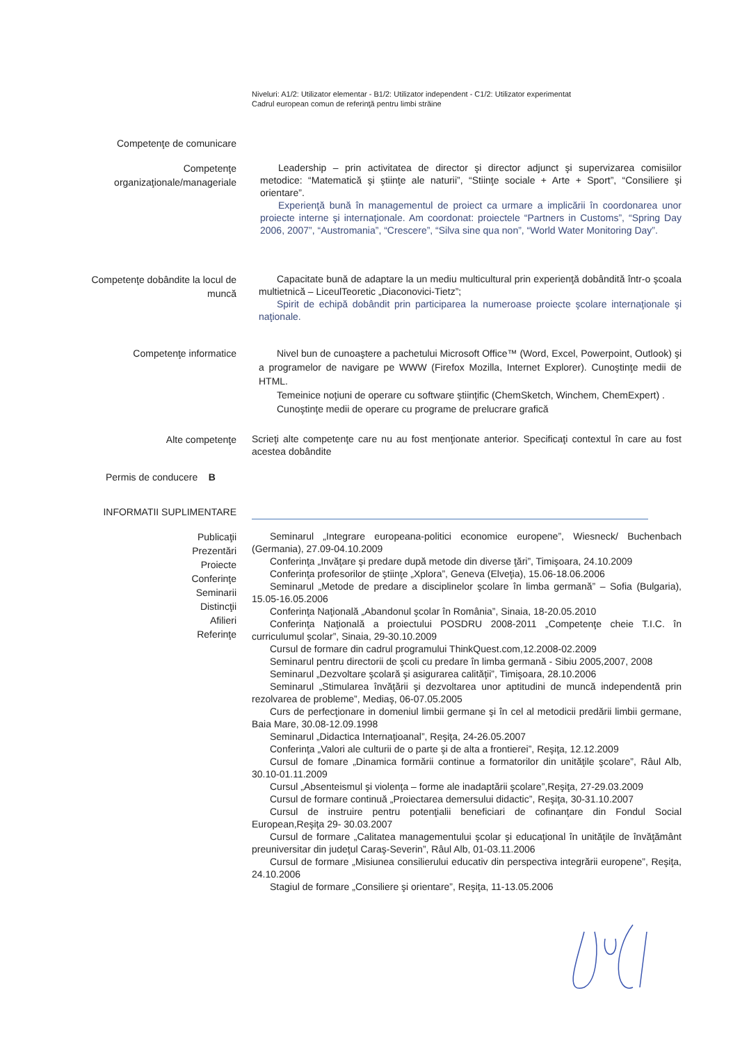Niveluri: A1/2: Utilizator elementar - B1/2: Utilizator independent - C1/2: Utilizator experimentat
Cadrul european comun de referinţă pentru limbi străine
Competenţe de comunicare
Competenţe organizaţionale/manageriale
Leadership – prin activitatea de director şi director adjunct şi supervizarea comisiilor metodice: “Matematică şi ştiinţe ale naturii”, “Stiinţe sociale + Arte + Sport”, “Consiliere şi orientare”.
Experienţă bună în managementul de proiect ca urmare a implicării în coordonarea unor proiecte interne şi internaţionale. Am coordonat: proiectele “Partners in Customs”, “Spring Day 2006, 2007”, “Austromania”, “Crescere”, “Silva sine qua non”, “World Water Monitoring Day”.
Competenţe dobândite la locul de muncă
Capacitate bună de adaptare la un mediu multicultural prin experienţă dobândită într-o şcoala multietnică – LiceulTeoretic „Diaconovici-Tietz”;
Spirit de echipă dobândit prin participarea la numeroase proiecte şcolare internaţionale şi naţionale.
Competenţe informatice Nivel bun de cunoaştere a pachetului Microsoft Office™ (Word, Excel, Powerpoint, Outlook) şi a programelor de navigare pe WWW (Firefox Mozilla, Internet Explorer). Cunoştinţe medii de HTML.
Temeinice noţiuni de operare cu software ştiinţific (ChemSketch, Winchem, ChemExpert) .
Cunoştinţe medii de operare cu programe de prelucrare grafică
Alte competenţe
Scrieţi alte competenţe care nu au fost menţionate anterior. Specificaţi contextul în care au fost acestea dobândite
Permis de conducere B
INFORMATII SUPLIMENTARE
Publicaţii
Prezentări
Proiecte
Conferinţe
Seminarii
Distincţii
Afilieri
Referinţe
Seminarul „Integrare europeana-politici economice europene”, Wiesneck/ Buchenbach (Germania), 27.09-04.10.2009
Conferinţa „Invăţare şi predare după metode din diverse ţări”, Timişoara, 24.10.2009
Conferinţa profesorilor de ştiinţe „Xplora”, Geneva (Elveţia), 15.06-18.06.2006
Seminarul „Metode de predare a disciplinelor şcolare în limba germană” – Sofia (Bulgaria), 15.05-16.05.2006
Conferinţa Naţională „Abandonul şcolar în România”, Sinaia, 18-20.05.2010
Conferinţa Naţională a proiectului POSDRU 2008-2011 „Competenţe cheie T.I.C. în curriculumul şcolar”, Sinaia, 29-30.10.2009
Cursul de formare din cadrul programului ThinkQuest.com,12.2008-02.2009
Seminarul pentru directorii de şcoli cu predare în limba germană - Sibiu 2005,2007, 2008
Seminarul „Dezvoltare şcolară şi asigurarea calităţii”, Timişoara, 28.10.2006
Seminarul „Stimularea învăţării şi dezvoltarea unor aptitudini de muncă independentă prin rezolvarea de probleme”, Mediaş, 06-07.05.2005
Curs de perfecţionare in domeniul limbii germane şi în cel al metodicii predării limbii germane, Baia Mare, 30.08-12.09.1998
Seminarul „Didactica Internaţioanal”, Reşiţa, 24-26.05.2007
Conferinţa „Valori ale culturii de o parte şi de alta a frontierei”, Reşiţa, 12.12.2009
Cursul de fomare „Dinamica formării continue a formatorilor din unităţile şcolare”, Râul Alb, 30.10-01.11.2009
Cursul „Absenteismul şi violenţa – forme ale inadaptării şcolare”,Reşiţa, 27-29.03.2009
Cursul de formare continuă „Proiectarea demersului didactic”, Reşiţa, 30-31.10.2007
Cursul de instruire pentru potenţialii beneficiari de cofinanţare din Fondul Social European,Reşiţa 29- 30.03.2007
Cursul de formare „Calitatea managementului şcolar şi educaţional în unităţile de învăţământ preuniversitar din judeţul Caraş-Severin”, Râul Alb, 01-03.11.2006
Cursul de formare „Misiunea consilierului educativ din perspectiva integrării europene”, Reşiţa, 24.10.2006
Stagiul de formare „Consiliere şi orientare”, Reşiţa, 11-13.05.2006